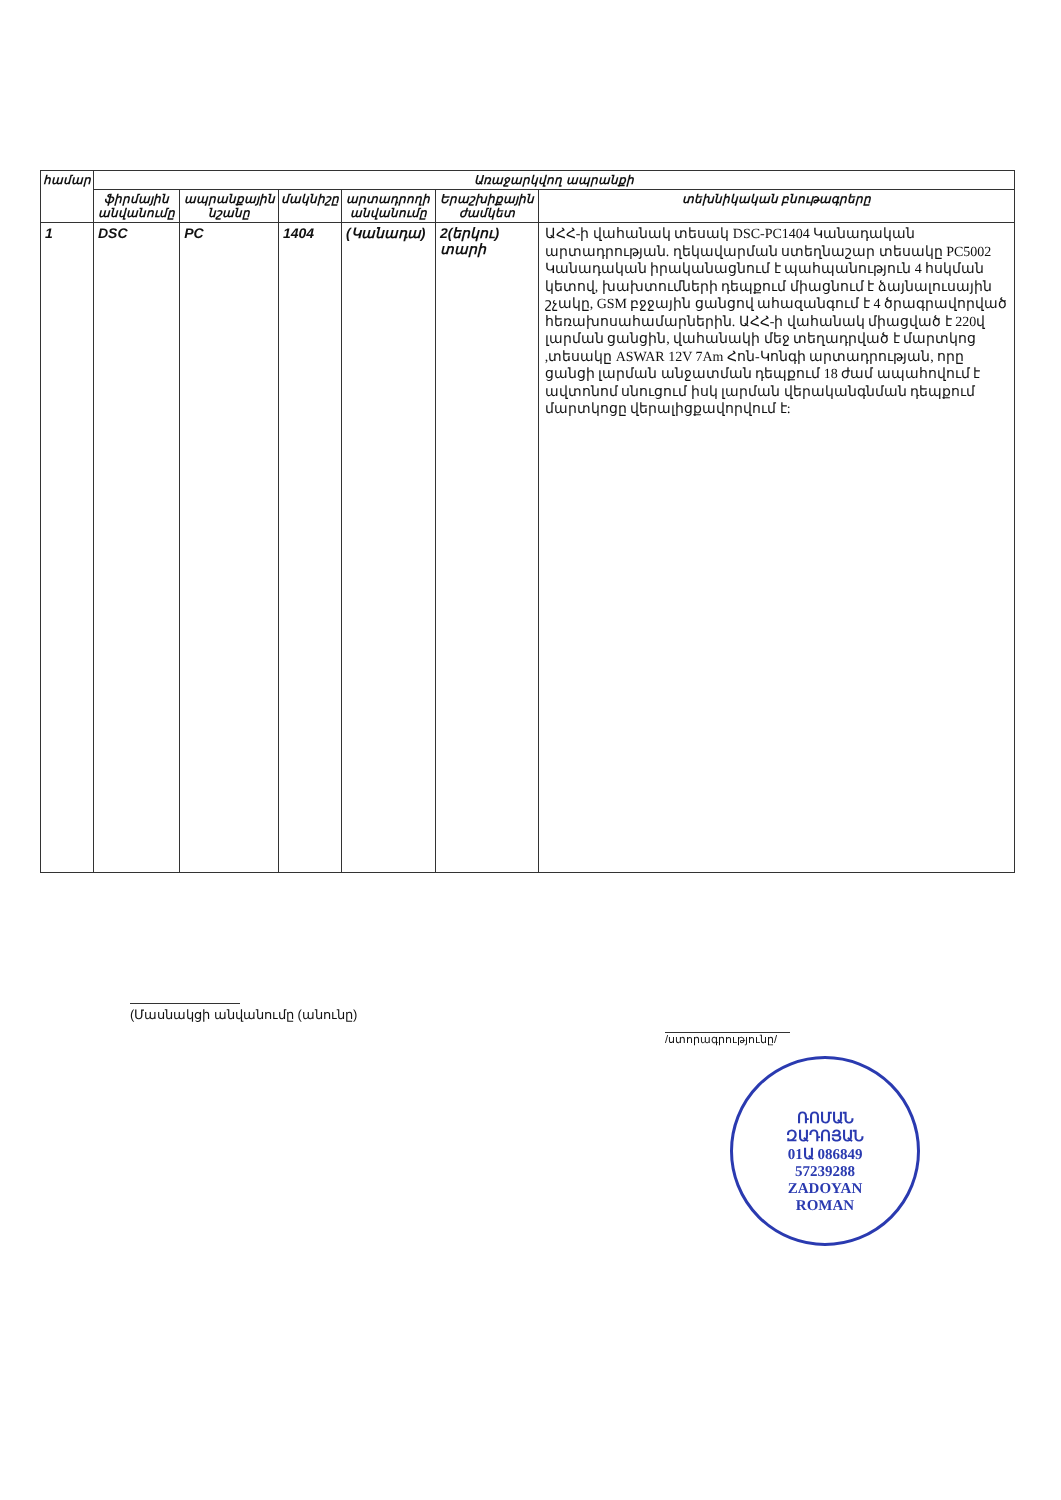| համար | Առաջարկվող ապրանքի | | | | | |
| --- | --- | --- | --- | --- | --- | --- |
| | ֆիրմային անվանումը | ապրանքային նշանը | մակնիշը | արտադրողի անվանումը | Երաշխիքային ժամկետ | տեխնիկական բնութագրերը |
| 1 | DSC | PC | 1404 | (Կանադա) | 2(երկու) տարի | ԱՀՀ-ի վահանակ տեսակ DSC-PC1404 Կանադական արտադրության. ղեկավարման ստեղնաշար տեսակը PC5002 Կանադական իրականացնում է պահպանություն 4 հսկման կետով, խախտումների դեպքում միացնում է ձայնալուսային շչակը, GSM բջջային ցանցով ահազանգում է 4 ծրագրավորված հեռախոսահամարներին. ԱՀՀ-ի վահանակ միացված է 220վ լարման ցանցին, վահանակի մեջ տեղադրված է մարտկոց ,տեսակը ASWAR 12V 7Am Հոն-Կոնգի արտադրության, որը ցանցի լարման անջատման դեպքում 18 ժամ ապահովում է ավտոնոմ սնուցում իսկ լարման վերականգնման դեպքում մարտկոցը վերալիցքավորվում է: |
(Մասնակցի անվանումը (անունը)
/ստորագրությունը/
ՌՈՄԱՆ
ԶԱԴՈՅԱՆ
01Ա 086849
57239288
ZADOYAN
ROMAN